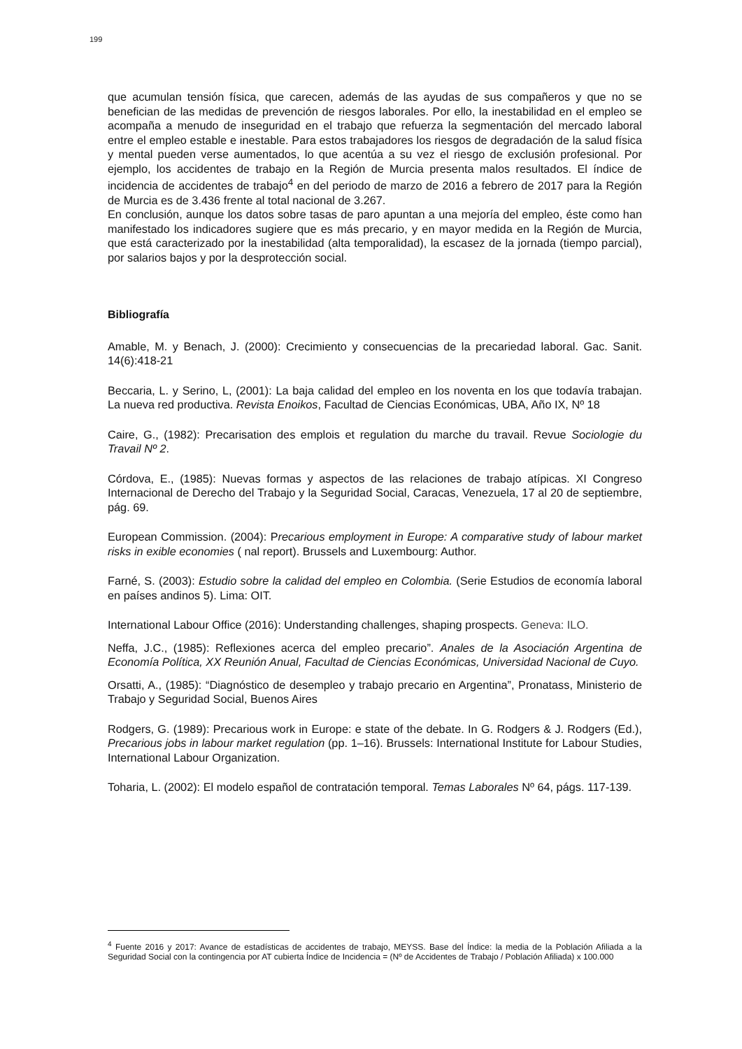199
que acumulan tensión física, que carecen, además de las ayudas de sus compañeros y que no se benefician de las medidas de prevención de riesgos laborales. Por ello, la inestabilidad en el empleo se acompaña a menudo de inseguridad en el trabajo que refuerza la segmentación del mercado laboral entre el empleo estable e inestable. Para estos trabajadores los riesgos de degradación de la salud física y mental pueden verse aumentados, lo que acentúa a su vez el riesgo de exclusión profesional. Por ejemplo, los accidentes de trabajo en la Región de Murcia presenta malos resultados. El índice de incidencia de accidentes de trabajo<sup>4</sup> en del periodo de marzo de 2016 a febrero de 2017 para la Región de Murcia es de 3.436 frente al total nacional de 3.267.
En conclusión, aunque los datos sobre tasas de paro apuntan a una mejoría del empleo, éste como han manifestado los indicadores sugiere que es más precario, y en mayor medida en la Región de Murcia, que está caracterizado por la inestabilidad (alta temporalidad), la escasez de la jornada (tiempo parcial), por salarios bajos y por la desprotección social.
Bibliografía
Amable, M. y Benach, J. (2000): Crecimiento y consecuencias de la precariedad laboral. Gac. Sanit. 14(6):418-21
Beccaria, L. y Serino, L, (2001): La baja calidad del empleo en los noventa en los que todavía trabajan. La nueva red productiva. Revista Enoikos, Facultad de Ciencias Económicas, UBA, Año IX, Nº 18
Caire, G., (1982): Precarisation des emplois et regulation du marche du travail. Revue Sociologie du Travail Nº 2.
Córdova, E., (1985): Nuevas formas y aspectos de las relaciones de trabajo atípicas. XI Congreso Internacional de Derecho del Trabajo y la Seguridad Social, Caracas, Venezuela, 17 al 20 de septiembre, pág. 69.
European Commission. (2004): Precarious employment in Europe: A comparative study of labour market risks in exible economies ( nal report). Brussels and Luxembourg: Author.
Farné, S. (2003): Estudio sobre la calidad del empleo en Colombia. (Serie Estudios de economía laboral en países andinos 5). Lima: OIT.
International Labour Office (2016): Understanding challenges, shaping prospects. Geneva: ILO.
Neffa, J.C., (1985): Reflexiones acerca del empleo precario”. Anales de la Asociación Argentina de Economía Política, XX Reunión Anual, Facultad de Ciencias Económicas, Universidad Nacional de Cuyo.
Orsatti, A., (1985): “Diagnóstico de desempleo y trabajo precario en Argentina”, Pronatass, Ministerio de Trabajo y Seguridad Social, Buenos Aires
Rodgers, G. (1989): Precarious work in Europe: e state of the debate. In G. Rodgers & J. Rodgers (Ed.), Precarious jobs in labour market regulation (pp. 1–16). Brussels: International Institute for Labour Studies, International Labour Organization.
Toharia, L. (2002): El modelo español de contratación temporal. Temas Laborales Nº 64, págs. 117-139.
<sup>4</sup> Fuente 2016 y 2017: Avance de estadísticas de accidentes de trabajo, MEYSS. Base del Índice: la media de la Población Afiliada a la Seguridad Social con la contingencia por AT cubierta Índice de Incidencia = (Nº de Accidentes de Trabajo / Población Afiliada) x 100.000